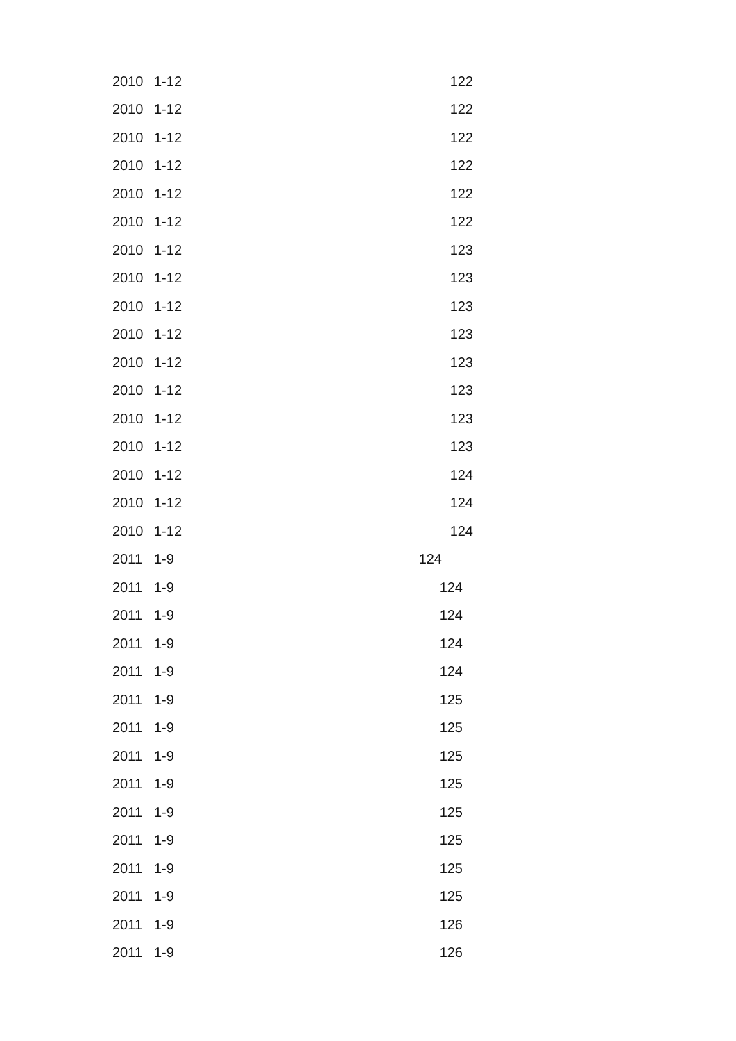2010 1-12 122
2010 1-12 122
2010 1-12 122
2010 1-12 122
2010 1-12 122
2010 1-12 122
2010 1-12 123
2010 1-12 123
2010 1-12 123
2010 1-12 123
2010 1-12 123
2010 1-12 123
2010 1-12 123
2010 1-12 123
2010 1-12 124
2010 1-12 124
2010 1-12 124
2011 1-9 124
2011 1-9 124
2011 1-9 124
2011 1-9 124
2011 1-9 124
2011 1-9 125
2011 1-9 125
2011 1-9 125
2011 1-9 125
2011 1-9 125
2011 1-9 125
2011 1-9 125
2011 1-9 125
2011 1-9 126
2011 1-9 126